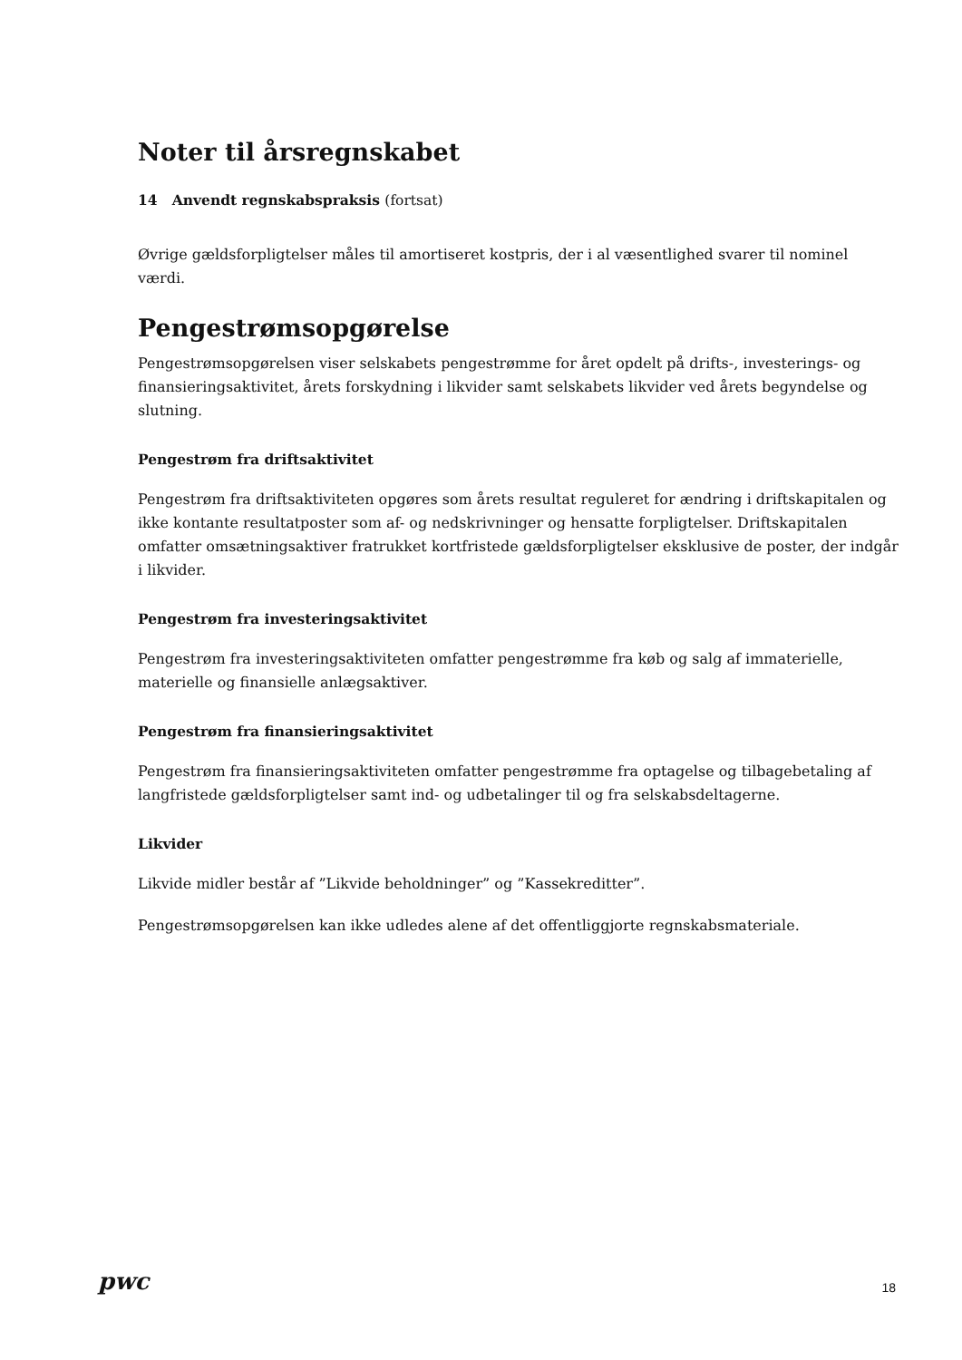Noter til årsregnskabet
14 Anvendt regnskabspraksis (fortsat)
Øvrige gældsforpligtelser måles til amortiseret kostpris, der i al væsentlighed svarer til nominel værdi.
Pengestrømsopgørelse
Pengestrømsopgørelsen viser selskabets pengestrømme for året opdelt på drifts-, investerings- og finansieringsaktivitet, årets forskydning i likvider samt selskabets likvider ved årets begyndelse og slutning.
Pengestrøm fra driftsaktivitet
Pengestrøm fra driftsaktiviteten opgøres som årets resultat reguleret for ændring i driftskapitalen og ikke kontante resultatposter som af- og nedskrivninger og hensatte forpligtelser. Driftskapitalen omfatter omsætningsaktiver fratrukket kortfristede gældsforpligtelser eksklusive de poster, der indgår i likvider.
Pengestrøm fra investeringsaktivitet
Pengestrøm fra investeringsaktiviteten omfatter pengestrømme fra køb og salg af immaterielle, materielle og finansielle anlægsaktiver.
Pengestrøm fra finansieringsaktivitet
Pengestrøm fra finansieringsaktiviteten omfatter pengestrømme fra optagelse og tilbagebetaling af langfristede gældsforpligtelser samt ind- og udbetalinger til og fra selskabsdeltagerne.
Likvider
Likvide midler består af ”Likvide beholdninger” og ”Kassekreditter”.
Pengestrømsopgørelsen kan ikke udledes alene af det offentliggjorte regnskabsmateriale.
pwc
18